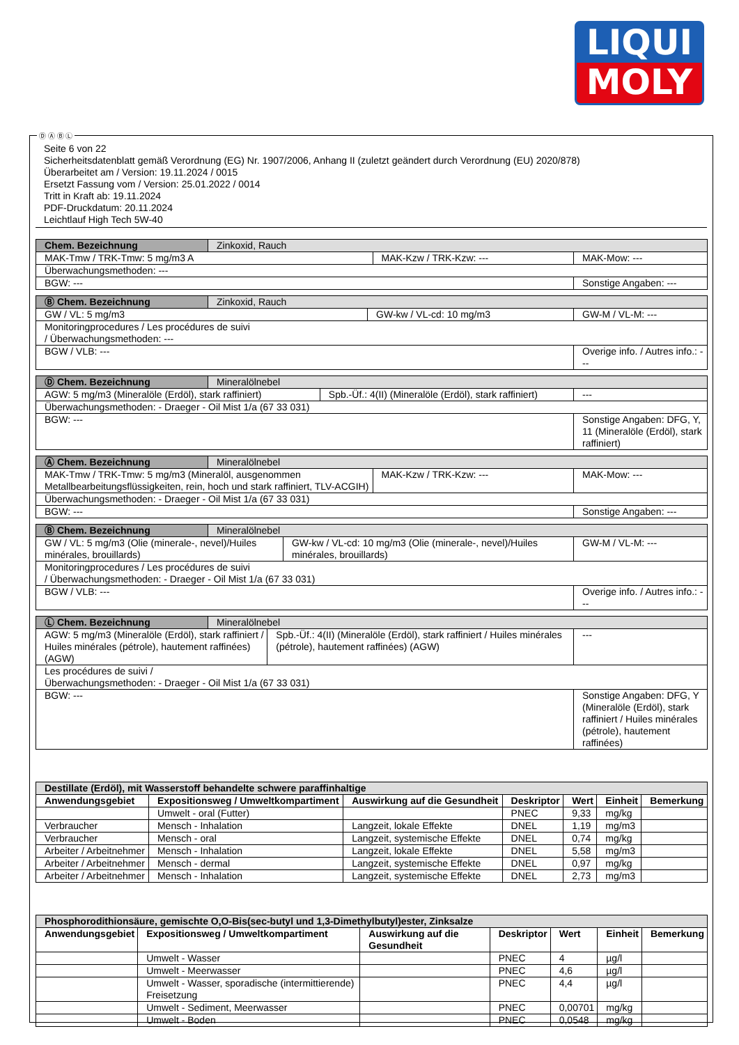LIQUI
MOLY
Ⓓ Ⓐ Ⓑ Ⓛ
Seite 6 von 22
Sicherheitsdatenblatt gemäß Verordnung (EG) Nr. 1907/2006, Anhang II (zuletzt geändert durch Verordnung (EU) 2020/878)
Überarbeitet am / Version: 19.11.2024 / 0015
Ersetzt Fassung vom / Version: 25.01.2022 / 0014
Tritt in Kraft ab: 19.11.2024
PDF-Druckdatum: 20.11.2024
Leichtlauf High Tech 5W-40
| Chem. Bezeichnung | Zinkoxid, Rauch | | |
| MAK-Tmw / TRK-Tmw: 5 mg/m3 A | | MAK-Kzw / TRK-Kzw: --- | MAK-Mow: --- |
| Überwachungsmethoden: --- | | | |
| BGW: --- | | | Sonstige Angaben: --- |
| Ⓑ Chem. Bezeichnung | Zinkoxid, Rauch | | |
| GW / VL: 5 mg/m3 | | GW-kw / VL-cd: 10 mg/m3 | GW-M / VL-M: --- |
| Monitoringprocedures / Les procédures de suivi / Überwachungsmethoden: --- | | | |
| BGW / VLB: --- | | | Overige info. / Autres info.: --- |
| Ⓓ Chem. Bezeichnung | Mineralölnebel | | |
| AGW: 5 mg/m3 (Mineralöle (Erdöl), stark raffiniert) | | Spb.-Üf.: 4(II) (Mineralöle (Erdöl), stark raffiniert) | --- |
| Überwachungsmethoden: - Draeger - Oil Mist 1/a (67 33 031) | | | |
| BGW: --- | | | Sonstige Angaben: DFG, Y, 11 (Mineralöle (Erdöl), stark raffiniert) |
| Ⓐ Chem. Bezeichnung | Mineralölnebel | | |
| MAK-Tmw / TRK-Tmw: 5 mg/m3 (Mineralöl, ausgenommen Metallbearbeitungsflüssigkeiten, rein, hoch und stark raffiniert, TLV-ACGIH) | | MAK-Kzw / TRK-Kzw: --- | MAK-Mow: --- |
| Überwachungsmethoden: - Draeger - Oil Mist 1/a (67 33 031) | | | |
| BGW: --- | | | Sonstige Angaben: --- |
| Ⓑ Chem. Bezeichnung | Mineralölnebel | | |
| GW / VL: 5 mg/m3 (Olie (minerale-, nevel)/Huiles minérales, brouillards) | | GW-kw / VL-cd: 10 mg/m3 (Olie (minerale-, nevel)/Huiles minérales, brouillards) | GW-M / VL-M: --- |
| Monitoringprocedures / Les procédures de suivi / Überwachungsmethoden: - Draeger - Oil Mist 1/a (67 33 031) | | | |
| BGW / VLB: --- | | | Overige info. / Autres info.: --- |
| Ⓛ Chem. Bezeichnung | Mineralölnebel | | |
| AGW: 5 mg/m3 (Mineralöle (Erdöl), stark raffiniert / Huiles minérales (pétrole), hautement raffinées) (AGW) | | Spb.-Üf.: 4(II) (Mineralöle (Erdöl), stark raffiniert / Huiles minérales (pétrole), hautement raffinées) (AGW) | --- |
| Les procédures de suivi / Überwachungsmethoden: - Draeger - Oil Mist 1/a (67 33 031) | | | |
| BGW: --- | | | Sonstige Angaben: DFG, Y (Mineralöle (Erdöl), stark raffiniert / Huiles minérales (pétrole), hautement raffinées) |
| Destillate (Erdöl), mit Wasserstoff behandelte schwere paraffinhaltige | | | | | | |
| Anwendungsgebiet | Expositionsweg / Umweltkompartiment | Auswirkung auf die Gesundheit | Deskriptor | Wert | Einheit | Bemerkung |
| | Umwelt - oral (Futter) | | PNEC | 9,33 | mg/kg | |
| Verbraucher | Mensch - Inhalation | Langzeit, lokale Effekte | DNEL | 1,19 | mg/m3 | |
| Verbraucher | Mensch - oral | Langzeit, systemische Effekte | DNEL | 0,74 | mg/kg | |
| Arbeiter / Arbeitnehmer | Mensch - Inhalation | Langzeit, lokale Effekte | DNEL | 5,58 | mg/m3 | |
| Arbeiter / Arbeitnehmer | Mensch - dermal | Langzeit, systemische Effekte | DNEL | 0,97 | mg/kg | |
| Arbeiter / Arbeitnehmer | Mensch - Inhalation | Langzeit, systemische Effekte | DNEL | 2,73 | mg/m3 | |
| Phosphorodithionsäure, gemischte O,O-Bis(sec-butyl und 1,3-Dimethylbutyl)ester, Zinksalze | | | | | | |
| Anwendungsgebiet | Expositionsweg / Umweltkompartiment | Auswirkung auf die Gesundheit | Deskriptor | Wert | Einheit | Bemerkung |
| | Umwelt - Wasser | | PNEC | 4 | µg/l | |
| | Umwelt - Meerwasser | | PNEC | 4,6 | µg/l | |
| | Umwelt - Wasser, sporadische (intermittierende) Freisetzung | | PNEC | 4,4 | µg/l | |
| | Umwelt - Sediment, Meerwasser | | PNEC | 0,00701 | mg/kg | |
| | Umwelt - Boden | | PNEC | 0,0548 | mg/kg | |